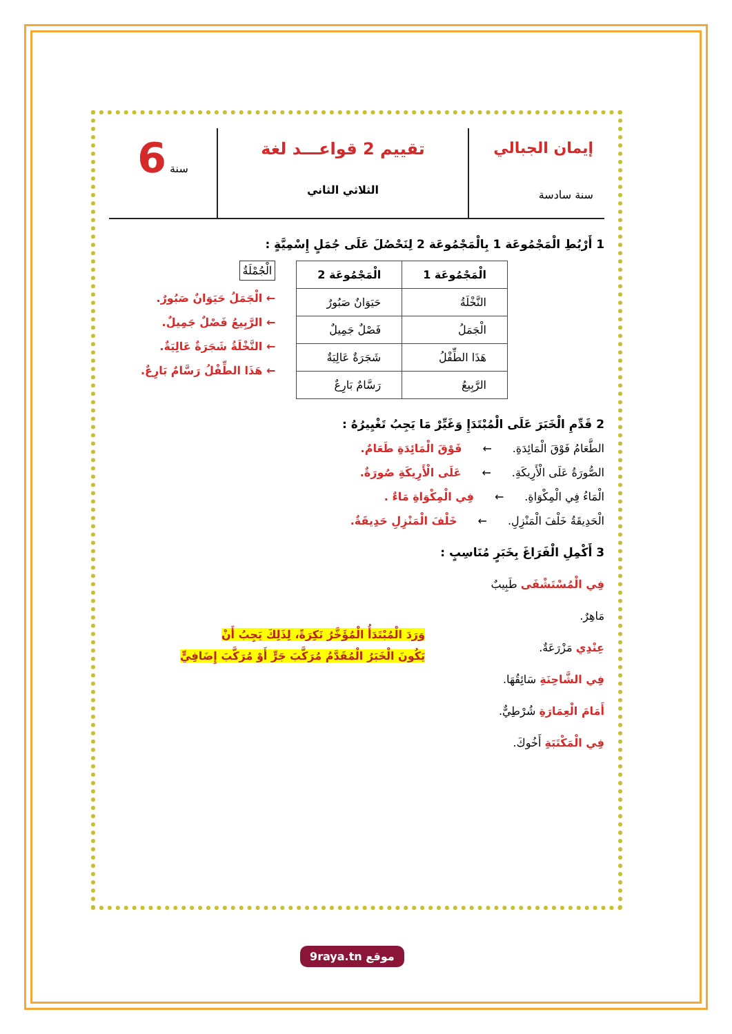إيمان الجبالي
سنة سادسة
تقييم 2 قواعـــد لغة
الثلاثي الثاني
سنة 6
1 أَرْبُطِ الْمَجْمُوعَة 1 بِالْمَجْمُوعَة 2 لِنَحْصُلَ عَلَى جُمَلٍ إِسْمِيَّةٍ :
| الْمَجْمُوعَة 1 | الْمَجْمُوعَة 2 |
| --- | --- |
| النَّخْلَةُ | حَيَوَانٌ صَبُورٌ |
| الْجَمَلُ | فَصْلٌ جَمِيلٌ |
| هَذَا الطِّفْلُ | شَجَرَةٌ عَالِيَةٌ |
| الرَّبِيعُ | رَسَّامٌ بَارِعٌ |
الْجُمْلَةُ
← الْجَمَلُ حَيَوَانٌ صَبُورٌ.
← الرَّبِيعُ فَصْلٌ جَمِيلٌ.
← النَّخْلَةُ شَجَرَةٌ عَالِيَةٌ.
← هَذَا الطِّفْلُ رَسَّامٌ بَارِعٌ.
2 قَدِّمِ الْخَبَرَ عَلَى الْمُبْتَدَإِ وَغَيِّرْ مَا يَجِبُ تَغْيِيرُهُ :
الطَّعَامُ فَوْقَ الْمَائِدَةِ. ← فَوْقَ الْمَائِدَةِ طَعَامٌ.
الصُّورَةُ عَلَى الْأَرِيكَةِ. ← عَلَى الْأَرِيكَةِ صُورَةٌ.
الْمَاءُ فِي الْمِكْوَاةِ. ← فِي الْمِكْوَاةِ مَاءٌ .
الْحَدِيقَةُ خَلْفَ الْمَنْزِلِ. ← خَلْفَ الْمَنْزِلِ حَدِيقَةٌ.
3 أَكْمِلِ الْفَرَاغَ بِخَبَرٍ مُنَاسِبٍ :
فِي الْمُسْتَشْفَى طَبِيبٌ مَاهِرٌ.
عِنْدِي مَزْرَعَةٌ.
فِي الشَّاحِنَةِ سَائِقُهَا.
أَمَامَ الْعِمَارَةِ شُرْطِيٌّ.
فِي الْمَكْتَبَةِ أَخُوكَ.
وَرَدَ الْمُبْتَدَأُ الْمُؤَخَّرُ نَكِرَةً، لِذَلِكَ يَجِبُ أَنْ
يَكُونَ الْخَبَرُ الْمُقَدَّمُ مُرَكَّبَ جَرٍّ أَوْ مُرَكَّبَ إِضَافِيٍّ
9raya.tn موقع